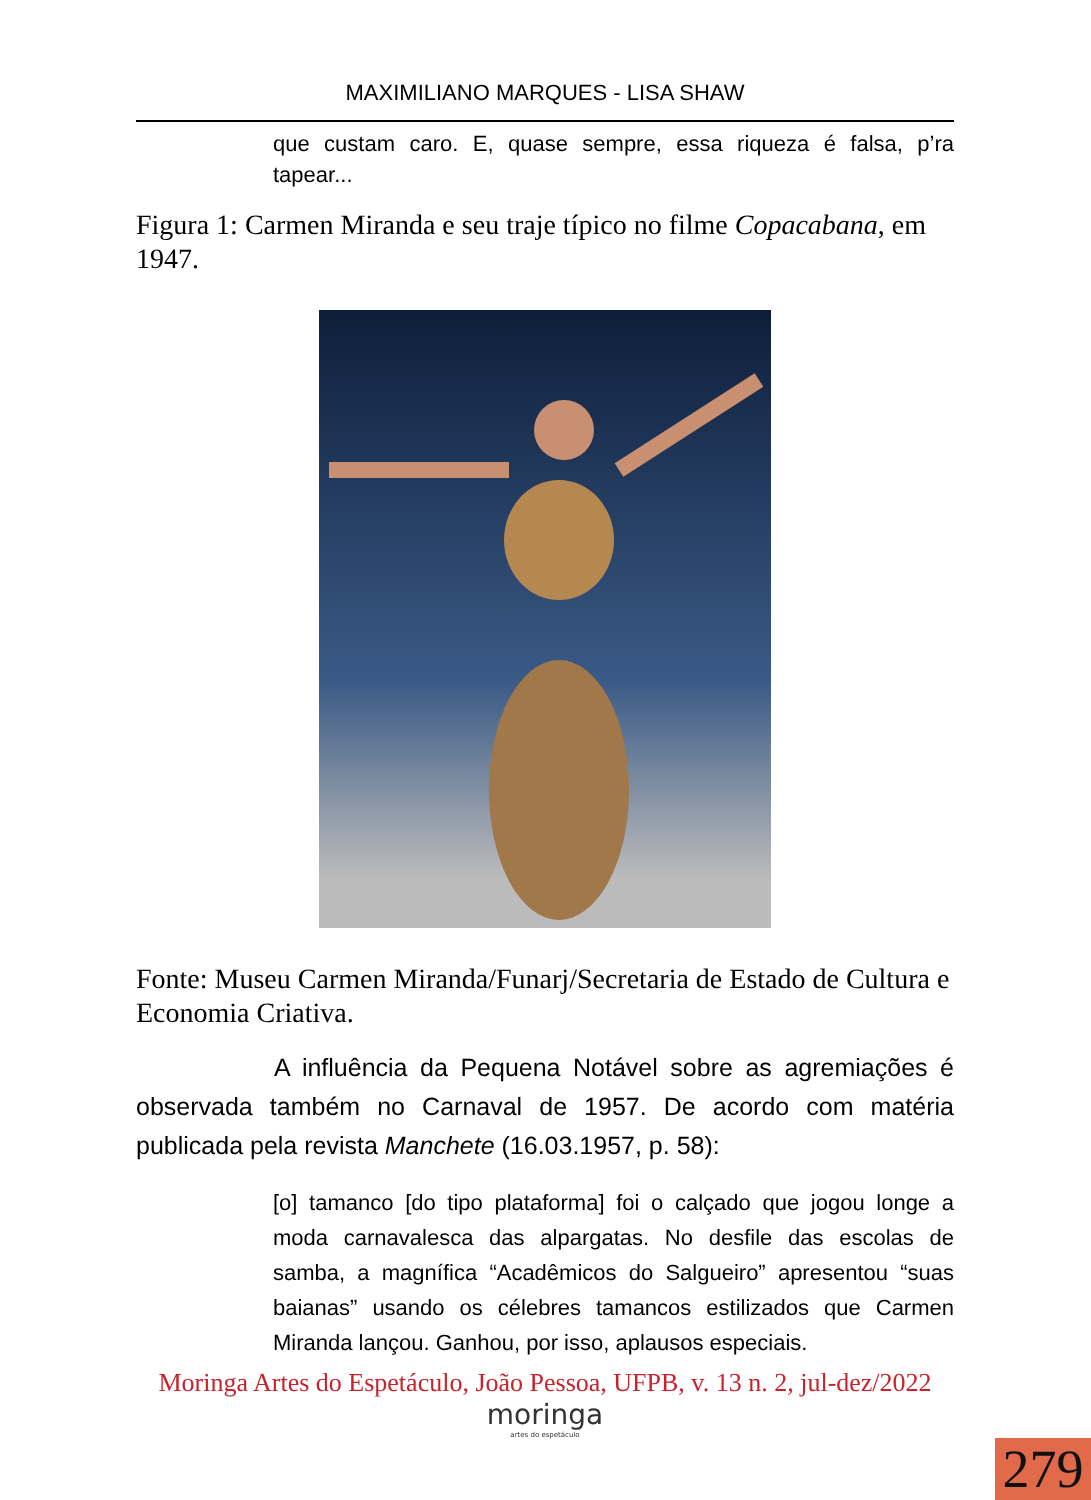MAXIMILIANO MARQUES - LISA SHAW
que custam caro. E, quase sempre, essa riqueza é falsa, p’ra tapear...
Figura 1: Carmen Miranda e seu traje típico no filme Copacabana, em 1947.
Fonte: Museu Carmen Miranda/Funarj/Secretaria de Estado de Cultura e Economia Criativa.
A influência da Pequena Notável sobre as agremiações é observada também no Carnaval de 1957. De acordo com matéria publicada pela revista Manchete (16.03.1957, p. 58):
[o] tamanco [do tipo plataforma] foi o calçado que jogou longe a moda carnavalesca das alpargatas. No desfile das escolas de samba, a magnífica “Acadêmicos do Salgueiro” apresentou “suas baianas” usando os célebres tamancos estilizados que Carmen Miranda lançou. Ganhou, por isso, aplausos especiais.
Moringa Artes do Espetáculo, João Pessoa, UFPB, v. 13 n. 2, jul-dez/2022
moringa
artes do espetáculo
279